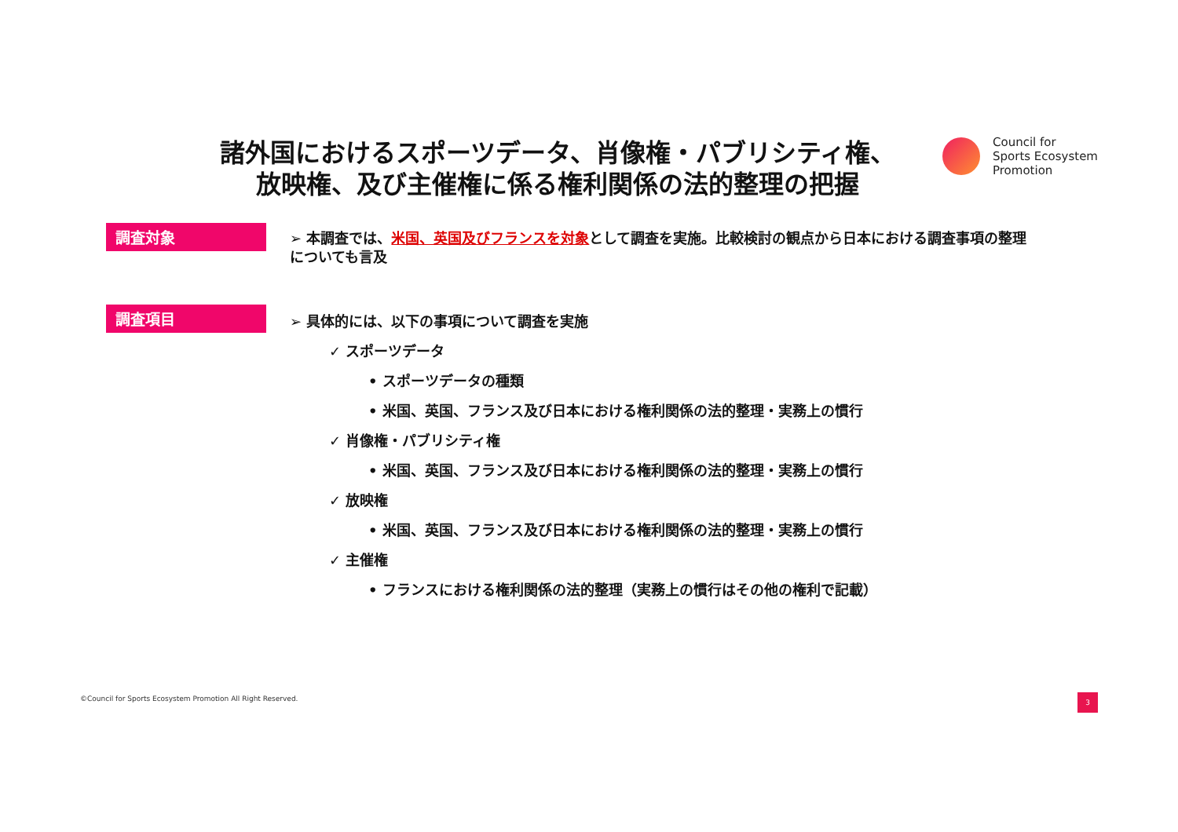諸外国におけるスポーツデータ、肖像権・パブリシティ権、放映権、及び主催権に係る権利関係の法的整理の把握
Council for
Sports Ecosystem
Promotion
調査対象
➢ 本調査では、米国、英国及びフランスを対象として調査を実施。比較検討の観点から日本における調査事項の整理についても言及
調査項目
➢ 具体的には、以下の事項について調査を実施
✓ スポーツデータ
• スポーツデータの種類
• 米国、英国、フランス及び日本における権利関係の法的整理・実務上の慣行
✓ 肖像権・パブリシティ権
• 米国、英国、フランス及び日本における権利関係の法的整理・実務上の慣行
✓ 放映権
• 米国、英国、フランス及び日本における権利関係の法的整理・実務上の慣行
✓ 主催権
• フランスにおける権利関係の法的整理（実務上の慣行はその他の権利で記載）
©Council for Sports Ecosystem Promotion All Right Reserved.
3